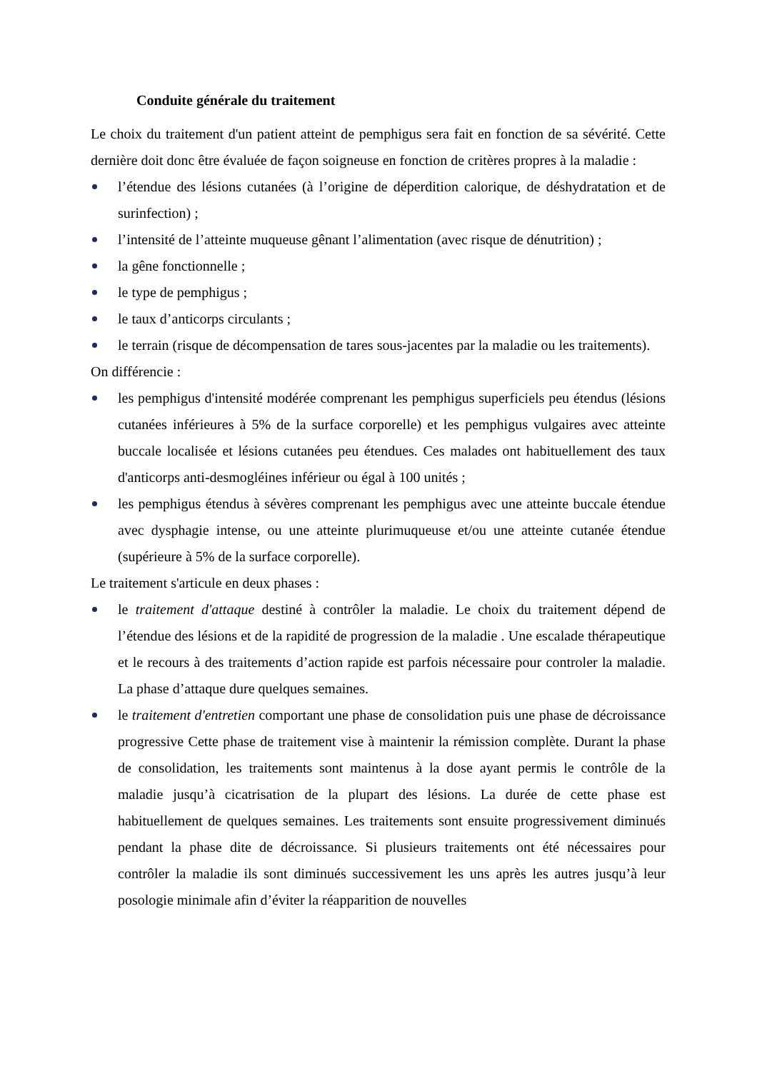Conduite générale du traitement
Le choix du traitement d'un patient atteint de pemphigus sera fait en fonction de sa sévérité. Cette dernière doit donc être évaluée de façon soigneuse en fonction de critères propres à la maladie :
l’étendue des lésions cutanées (à l’origine de déperdition calorique, de déshydratation et de surinfection) ;
l’intensité de l’atteinte muqueuse gênant l’alimentation (avec risque de dénutrition) ;
la gêne fonctionnelle ;
le type de pemphigus ;
le taux d’anticorps circulants ;
le terrain (risque de décompensation de tares sous-jacentes par la maladie ou les traitements).
On différencie :
les pemphigus d'intensité modérée comprenant les pemphigus superficiels peu étendus (lésions cutanées inférieures à 5% de la surface corporelle) et les pemphigus vulgaires avec atteinte buccale localisée et lésions cutanées peu étendues. Ces malades ont habituellement des taux d'anticorps anti-desmogléines inférieur ou égal à 100 unités ;
les pemphigus étendus à sévères comprenant les pemphigus avec une atteinte buccale étendue avec dysphagie intense, ou une atteinte plurimuqueuse et/ou une atteinte cutanée étendue (supérieure à 5% de la surface corporelle).
Le traitement s'articule en deux phases :
le traitement d'attaque destiné à contrôler la maladie. Le choix du traitement dépend de l’étendue des lésions et de la rapidité de progression de la maladie . Une escalade thérapeutique et le recours à des traitements d’action rapide est parfois nécessaire pour controler la maladie. La phase d’attaque dure quelques semaines.
le traitement d'entretien comportant une phase de consolidation puis une phase de décroissance progressive Cette phase de traitement vise à maintenir la rémission complète. Durant la phase de consolidation, les traitements sont maintenus à la dose ayant permis le contrôle de la maladie jusqu’à cicatrisation de la plupart des lésions. La durée de cette phase est habituellement de quelques semaines. Les traitements sont ensuite progressivement diminués pendant la phase dite de décroissance. Si plusieurs traitements ont été nécessaires pour contrôler la maladie ils sont diminués successivement les uns après les autres jusqu’à leur posologie minimale afin d’éviter la réapparition de nouvelles